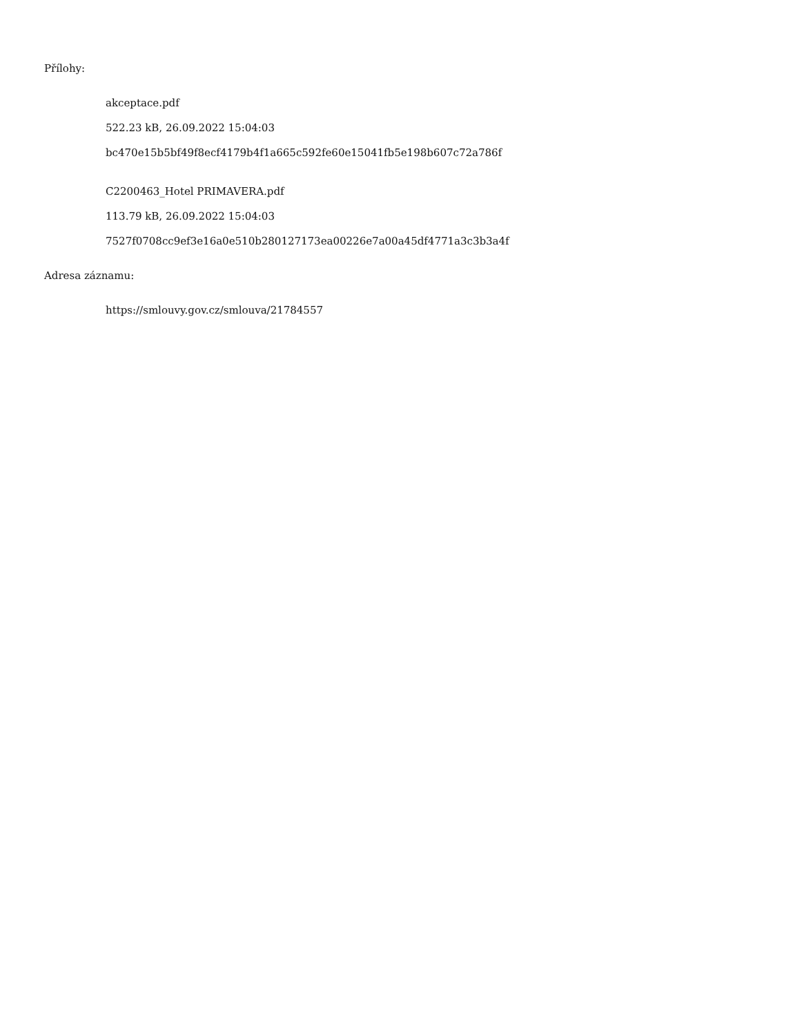Přílohy:
akceptace.pdf
522.23 kB, 26.09.2022 15:04:03
bc470e15b5bf49f8ecf4179b4f1a665c592fe60e15041fb5e198b607c72a786f
C2200463_Hotel PRIMAVERA.pdf
113.79 kB, 26.09.2022 15:04:03
7527f0708cc9ef3e16a0e510b280127173ea00226e7a00a45df4771a3c3b3a4f
Adresa záznamu:
https://smlouvy.gov.cz/smlouva/21784557